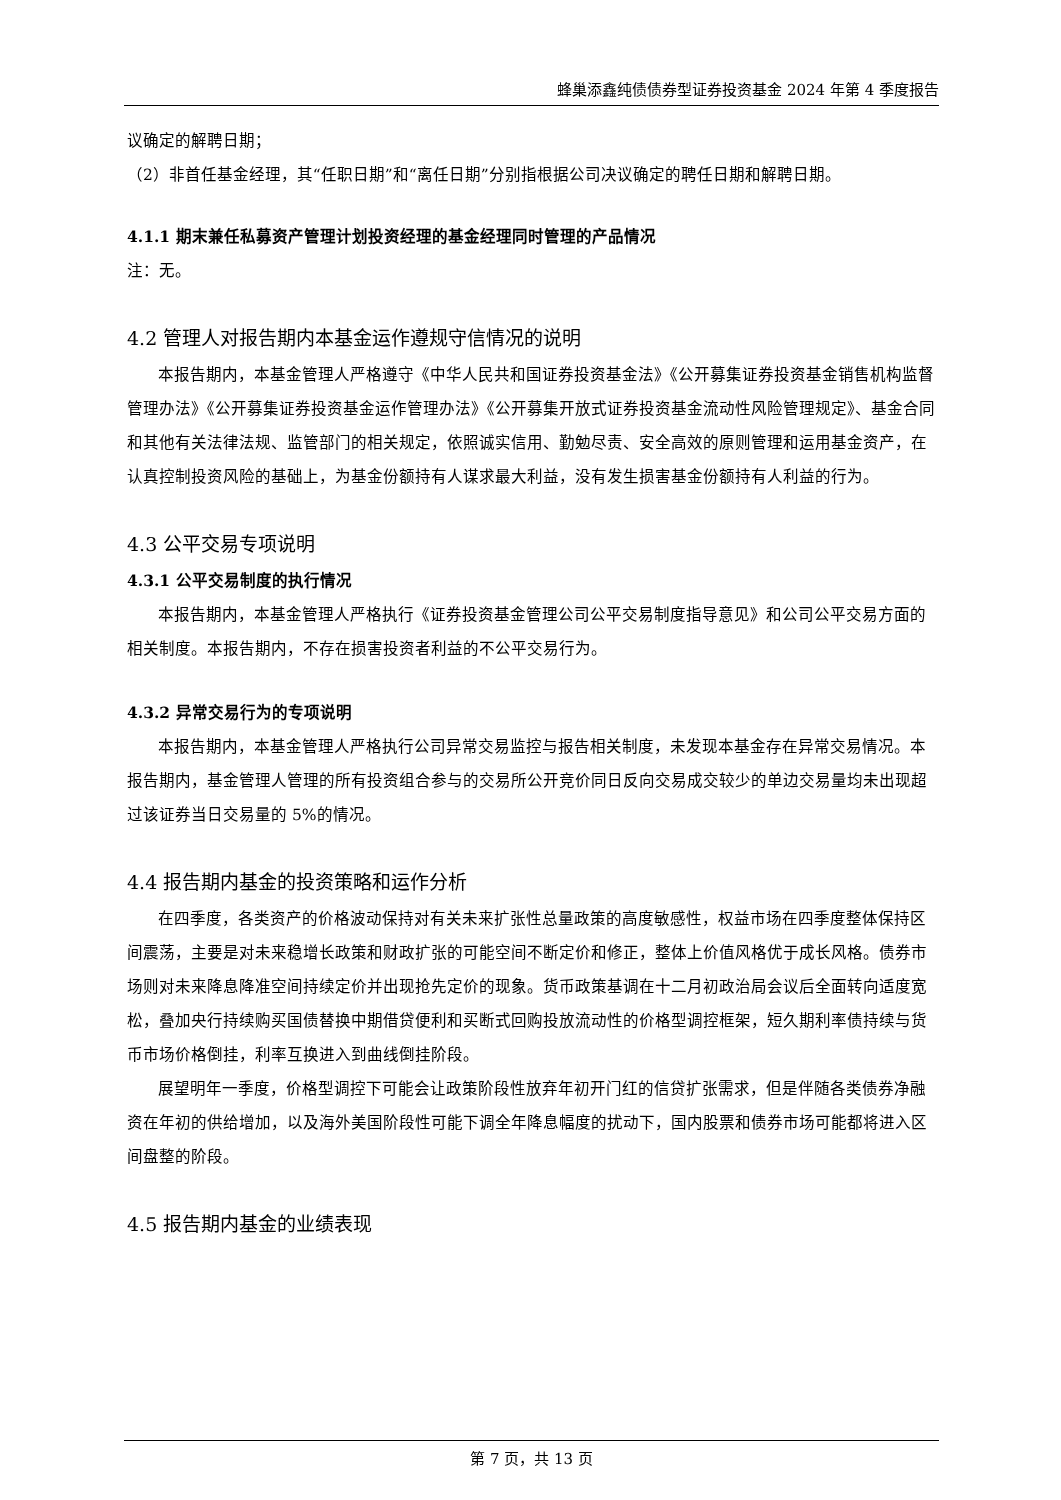蜂巢添鑫纯债债券型证券投资基金 2024 年第 4 季度报告
议确定的解聘日期；
（2）非首任基金经理，其“任职日期”和“离任日期”分别指根据公司决议确定的聘任日期和解聘日期。
4.1.1 期末兼任私募资产管理计划投资经理的基金经理同时管理的产品情况
注：无。
4.2 管理人对报告期内本基金运作遵规守信情况的说明
本报告期内，本基金管理人严格遵守《中华人民共和国证券投资基金法》《公开募集证券投资基金销售机构监督管理办法》《公开募集证券投资基金运作管理办法》《公开募集开放式证券投资基金流动性风险管理规定》、基金合同和其他有关法律法规、监管部门的相关规定，依照诚实信用、勤勉尽责、安全高效的原则管理和运用基金资产，在认真控制投资风险的基础上，为基金份额持有人谋求最大利益，没有发生损害基金份额持有人利益的行为。
4.3 公平交易专项说明
4.3.1 公平交易制度的执行情况
本报告期内，本基金管理人严格执行《证券投资基金管理公司公平交易制度指导意见》和公司公平交易方面的相关制度。本报告期内，不存在损害投资者利益的不公平交易行为。
4.3.2 异常交易行为的专项说明
本报告期内，本基金管理人严格执行公司异常交易监控与报告相关制度，未发现本基金存在异常交易情况。本报告期内，基金管理人管理的所有投资组合参与的交易所公开竞价同日反向交易成交较少的单边交易量均未出现超过该证券当日交易量的 5%的情况。
4.4 报告期内基金的投资策略和运作分析
在四季度，各类资产的价格波动保持对有关未来扩张性总量政策的高度敏感性，权益市场在四季度整体保持区间震荡，主要是对未来稳增长政策和财政扩张的可能空间不断定价和修正，整体上价值风格优于成长风格。债券市场则对未来降息降准空间持续定价并出现抢先定价的现象。货币政策基调在十二月初政治局会议后全面转向适度宽松，叠加央行持续购买国债替换中期借贷便利和买断式回购投放流动性的价格型调控框架，短久期利率债持续与货币市场价格倒挂，利率互换进入到曲线倒挂阶段。
展望明年一季度，价格型调控下可能会让政策阶段性放弃年初开门红的信贷扩张需求，但是伴随各类债券净融资在年初的供给增加，以及海外美国阶段性可能下调全年降息幅度的扰动下，国内股票和债券市场可能都将进入区间盘整的阶段。
4.5 报告期内基金的业绩表现
第 7 页，共 13 页